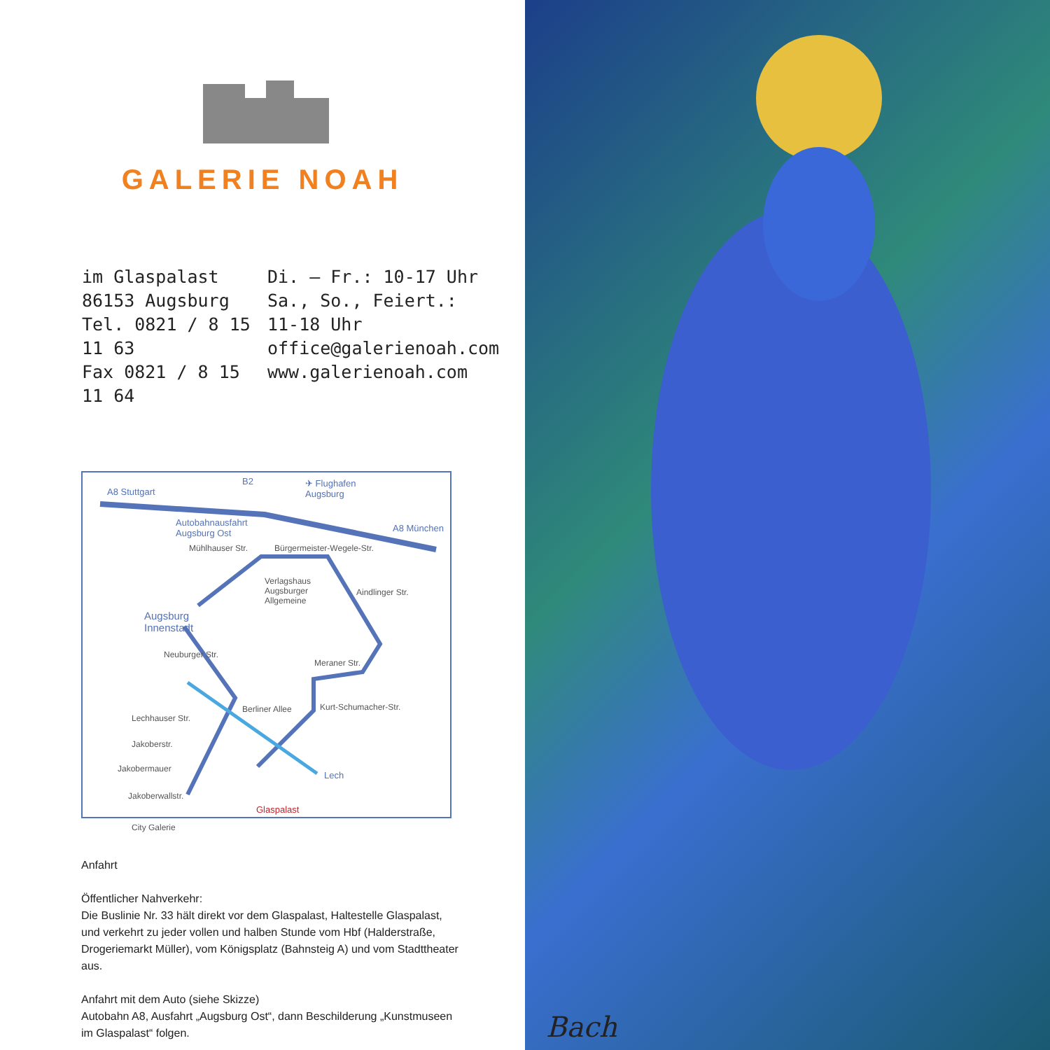GALERIE NOAH
im Glaspalast
86153 Augsburg
Tel. 0821 / 8 15 11 63
Fax 0821 / 8 15 11 64
Di. – Fr.: 10-17 Uhr
Sa., So., Feiert.: 11-18 Uhr
office@galerienoah.com
www.galerienoah.com
A8 Stuttgart
B2 ✈ Flughafen
Augsburg
Autobahnausfahrt
Augsburg Ost A8 München
Mühlhauser Str. Bürgermeister-Wegele-Str.
Verlagshaus
Augsburger
Allgemeine
Aindlinger Str.
Augsburg
Innenstadt
Neuburger Str.
Meraner Str.
Berliner Allee Kurt-Schumacher-Str.
Lechhauser Str.
Jakoberstr.
Jakobermauer
Lech
Jakoberwallstr.
Glaspalast
City Galerie
Anfahrt
Öffentlicher Nahverkehr:
Die Buslinie Nr. 33 hält direkt vor dem Glaspalast, Haltestelle Glaspalast, und verkehrt zu jeder vollen und halben Stunde vom Hbf (Halderstraße, Drogeriemarkt Müller), vom Königsplatz (Bahnsteig A) und vom Stadttheater aus.
Anfahrt mit dem Auto (siehe Skizze)
Autobahn A8, Ausfahrt „Augsburg Ost“, dann Beschilderung „Kunstmuseen im Glaspalast“ folgen.
Bach